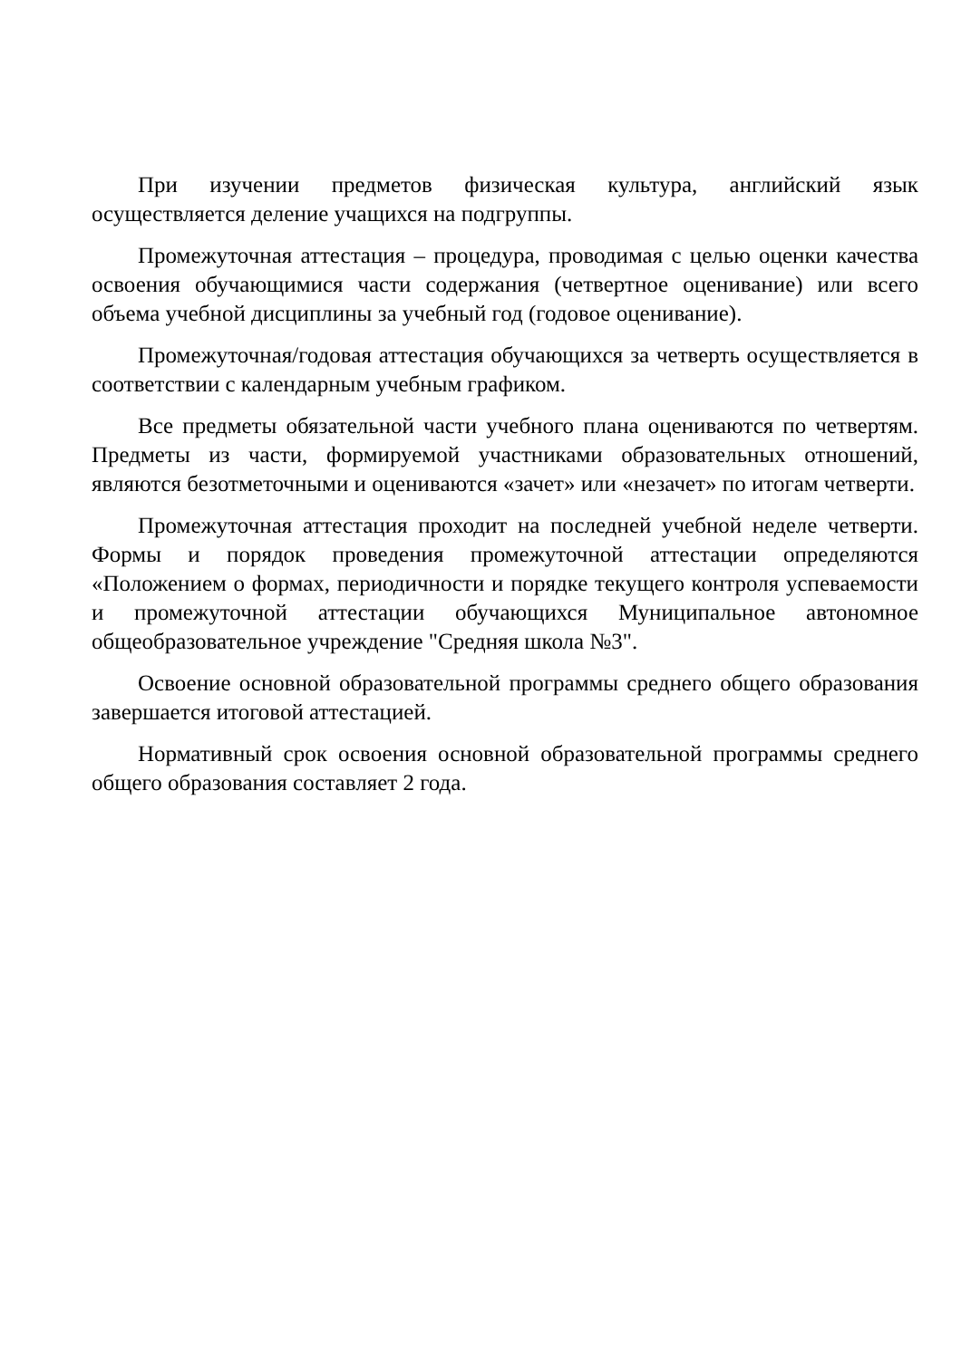При изучении предметов физическая культура, английский язык осуществляется деление учащихся на подгруппы.
Промежуточная аттестация – процедура, проводимая с целью оценки качества освоения обучающимися части содержания (четвертное оценивание) или всего объема учебной дисциплины за учебный год (годовое оценивание).
Промежуточная/годовая аттестация обучающихся за четверть осуществляется в соответствии с календарным учебным графиком.
Все предметы обязательной части учебного плана оцениваются по четвертям. Предметы из части, формируемой участниками образовательных отношений, являются безотметочными и оцениваются «зачет» или «незачет» по итогам четверти.
Промежуточная аттестация проходит на последней учебной неделе четверти. Формы и порядок проведения промежуточной аттестации определяются «Положением о формах, периодичности и порядке текущего контроля успеваемости и промежуточной аттестации обучающихся Муниципальное автономное общеобразовательное учреждение "Средняя школа №3".
Освоение основной образовательной программы среднего общего образования завершается итоговой аттестацией.
Нормативный срок освоения основной образовательной программы среднего общего образования составляет 2 года.